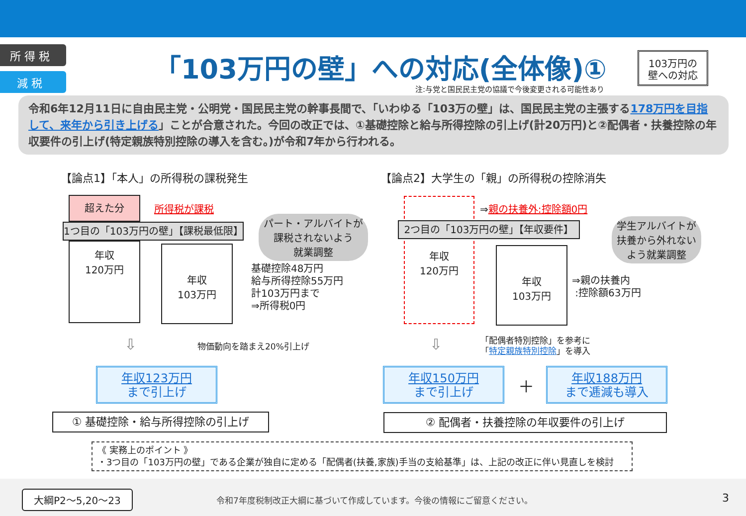所 得 税
減 税
「103万円の壁」への対応(全体像)①
注:与党と国民民主党の協議で今後変更される可能性あり
103万円の
壁への対応
令和6年12月11日に自由民主党・公明党・国民民主党の幹事長間で、「いわゆる「103万の壁」は、国民民主党の主張する178万円を目指して、来年から引き上げる」ことが合意された。今回の改正では、①基礎控除と給与所得控除の引上げ(計20万円)と②配偶者・扶養控除の年収要件の引上げ(特定親族特別控除の導入を含む。)が令和7年から行われる。
【論点1】「本人」の所得税の課税発生
【論点2】大学生の「親」の所得税の控除消失
超えた分
所得税が課税
1つ目の「103万円の壁」【課税最低限】
年収
120万円
年収
103万円
パート・アルバイトが
課税されないよう
就業調整
基礎控除48万円
給与所得控除55万円
計103万円まで
⇒所得税0円
⇩ 物価動向を踏まえ20%引上げ
年収123万円
まで引上げ
① 基礎控除・給与所得控除の引上げ
⇒親の扶養外:控除額0円
2つ目の「103万円の壁」【年収要件】
年収
120万円
年収
103万円
学生アルバイトが
扶養から外れない
よう就業調整
⇒親の扶養内
:控除額63万円
⇩
「配偶者特別控除」を参考に
「特定親族特別控除」を導入
年収150万円
まで引上げ
＋
年収188万円
まで逓減も導入
② 配偶者・扶養控除の年収要件の引上げ
《 実務上のポイント 》
・3つ目の「103万円の壁」である企業が独自に定める「配偶者(扶養,家族)手当の支給基準」は、上記の改正に伴い見直しを検討
大綱P2～5,20～23
令和7年度税制改正大綱に基づいて作成しています。今後の情報にご留意ください。
3